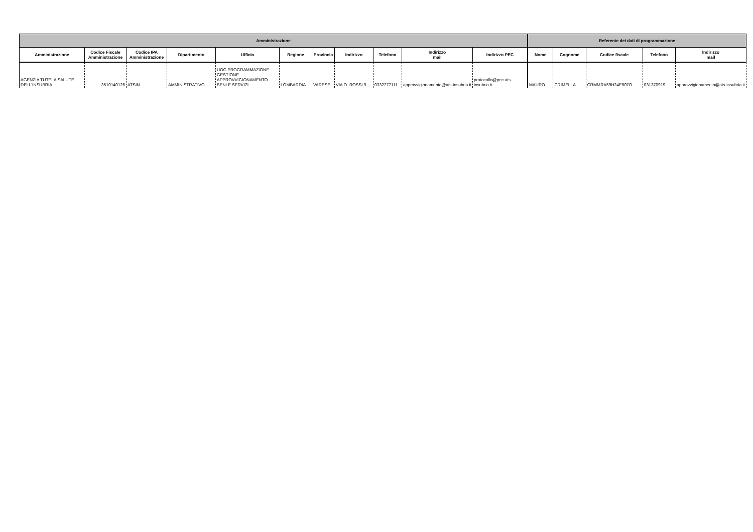| Amministrazione | | | | | | | | | | | Referente dei dati di programmazione | | | | |
| --- | --- | --- | --- | --- | --- | --- | --- | --- | --- | --- | --- | --- | --- | --- | --- |
| Amministrazione | Codice Fiscale Amministrazione | Codice IPA Amministrazione | Dipartimento | Ufficio | Regione | Provincia | Indirizzo | Telefono | Indirizzo mail | Indirizzo PEC | Nome | Cognome | Codice fiscale | Telefono | Indirizzo mail |
| AGENZIA TUTELA SALUTE DELL'INSUBRIA | 3510140126 | ATSIN | AMMINISTRATIVO | UOC PROGRAMMAZIONE GESTIONE APPROVVIGIONAMENTO BENI E SERVIZI | LOMBARDIA | VARESE | VIA O. ROSSI 9 | 0332277111 | approvvigionamento@ats-insubria.it | protocollo@pec.ats-insubria.it | MAURO | CRIMELLA | CRMMRA59H24E507O | 031370919 | approvvigionamento@ats-insubria.it |